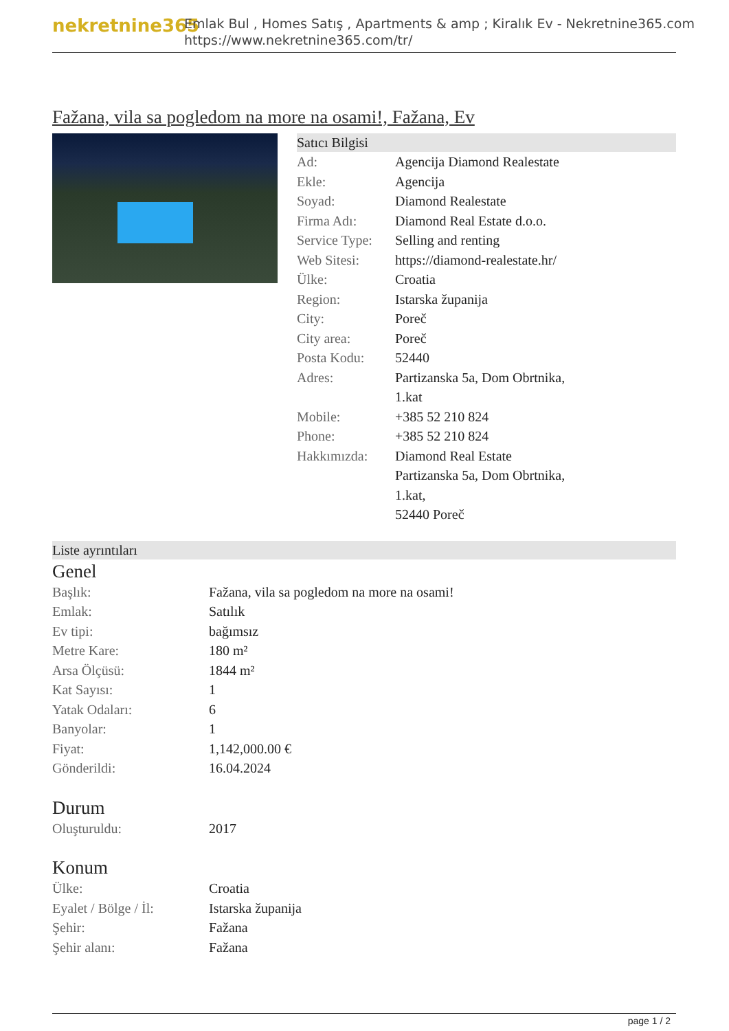nekretnine365
Emlak Bul , Homes Satış , Apartments & amp ; Kiralık Ev - Nekretnine365.com
https://www.nekretnine365.com/tr/
Fažana, vila sa pogledom na more na osami!, Fažana, Ev
Satıcı Bilgisi
| Ad: | Agencija Diamond Realestate |
| Ekle: | Agencija |
| Soyad: | Diamond Realestate |
| Firma Adı: | Diamond Real Estate d.o.o. |
| Service Type: | Selling and renting |
| Web Sitesi: | https://diamond-realestate.hr/ |
| Ülke: | Croatia |
| Region: | Istarska županija |
| City: | Poreč |
| City area: | Poreč |
| Posta Kodu: | 52440 |
| Adres: | Partizanska 5a, Dom Obrtnika, 1.kat |
| Mobile: | +385 52 210 824 |
| Phone: | +385 52 210 824 |
| Hakkımızda: | Diamond Real Estate Partizanska 5a, Dom Obrtnika, 1.kat, 52440 Poreč |
Liste ayrıntıları
Genel
| Başlık: | Fažana, vila sa pogledom na more na osami! |
| Emlak: | Satılık |
| Ev tipi: | bağımsız |
| Metre Kare: | 180 m² |
| Arsa Ölçüsü: | 1844 m² |
| Kat Sayısı: | 1 |
| Yatak Odaları: | 6 |
| Banyolar: | 1 |
| Fiyat: | 1,142,000.00 € |
| Gönderildi: | 16.04.2024 |
Durum
| Oluşturuldu: | 2017 |
Konum
| Ülke: | Croatia |
| Eyalet / Bölge / İl: | Istarska županija |
| Şehir: | Fažana |
| Şehir alanı: | Fažana |
page 1 / 2